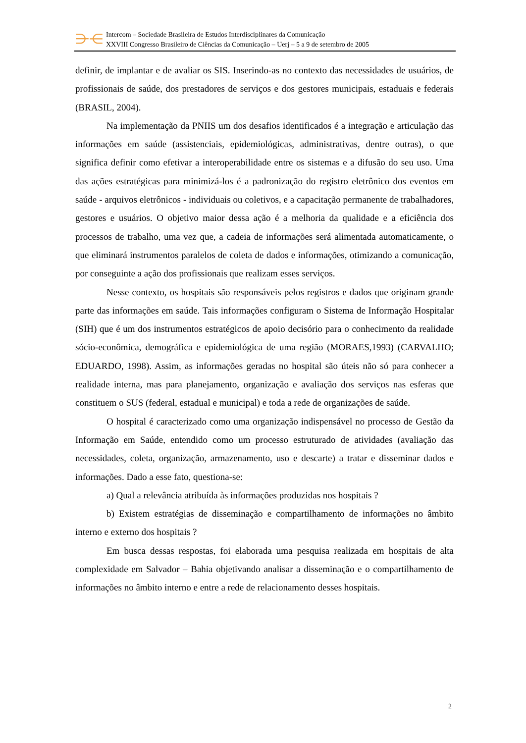⋺⋲
Intercom – Sociedade Brasileira de Estudos Interdisciplinares da Comunicação
XXVIII Congresso Brasileiro de Ciências da Comunicação – Uerj – 5 a 9 de setembro de 2005
definir, de implantar e de avaliar os SIS. Inserindo-as no contexto das necessidades de usuários, de profissionais de saúde, dos prestadores de serviços e dos gestores municipais, estaduais e federais (BRASIL, 2004).
Na implementação da PNIIS um dos desafios identificados é a integração e articulação das informações em saúde (assistenciais, epidemiológicas, administrativas, dentre outras), o que significa definir como efetivar a interoperabilidade entre os sistemas e a difusão do seu uso. Uma das ações estratégicas para minimizá-los é a padronização do registro eletrônico dos eventos em saúde - arquivos eletrônicos - individuais ou coletivos, e a capacitação permanente de trabalhadores, gestores e usuários. O objetivo maior dessa ação é a melhoria da qualidade e a eficiência dos processos de trabalho, uma vez que, a cadeia de informações será alimentada automaticamente, o que eliminará instrumentos paralelos de coleta de dados e informações, otimizando a comunicação, por conseguinte a ação dos profissionais que realizam esses serviços.
Nesse contexto, os hospitais são responsáveis pelos registros e dados que originam grande parte das informações em saúde. Tais informações configuram o Sistema de Informação Hospitalar (SIH) que é um dos instrumentos estratégicos de apoio decisório para o conhecimento da realidade sócio-econômica, demográfica e epidemiológica de uma região (MORAES,1993) (CARVALHO; EDUARDO, 1998). Assim, as informações geradas no hospital são úteis não só para conhecer a realidade interna, mas para planejamento, organização e avaliação dos serviços nas esferas que constituem o SUS (federal, estadual e municipal) e toda a rede de organizações de saúde.
O hospital é caracterizado como uma organização indispensável no processo de Gestão da Informação em Saúde, entendido como um processo estruturado de atividades (avaliação das necessidades, coleta, organização, armazenamento, uso e descarte) a tratar e disseminar dados e informações. Dado a esse fato, questiona-se:
a) Qual a relevância atribuída às informações produzidas nos hospitais ?
b) Existem estratégias de disseminação e compartilhamento de informações no âmbito interno e externo dos hospitais ?
Em busca dessas respostas, foi elaborada uma pesquisa realizada em hospitais de alta complexidade em Salvador – Bahia objetivando analisar a disseminação e o compartilhamento de informações no âmbito interno e entre a rede de relacionamento desses hospitais.
2